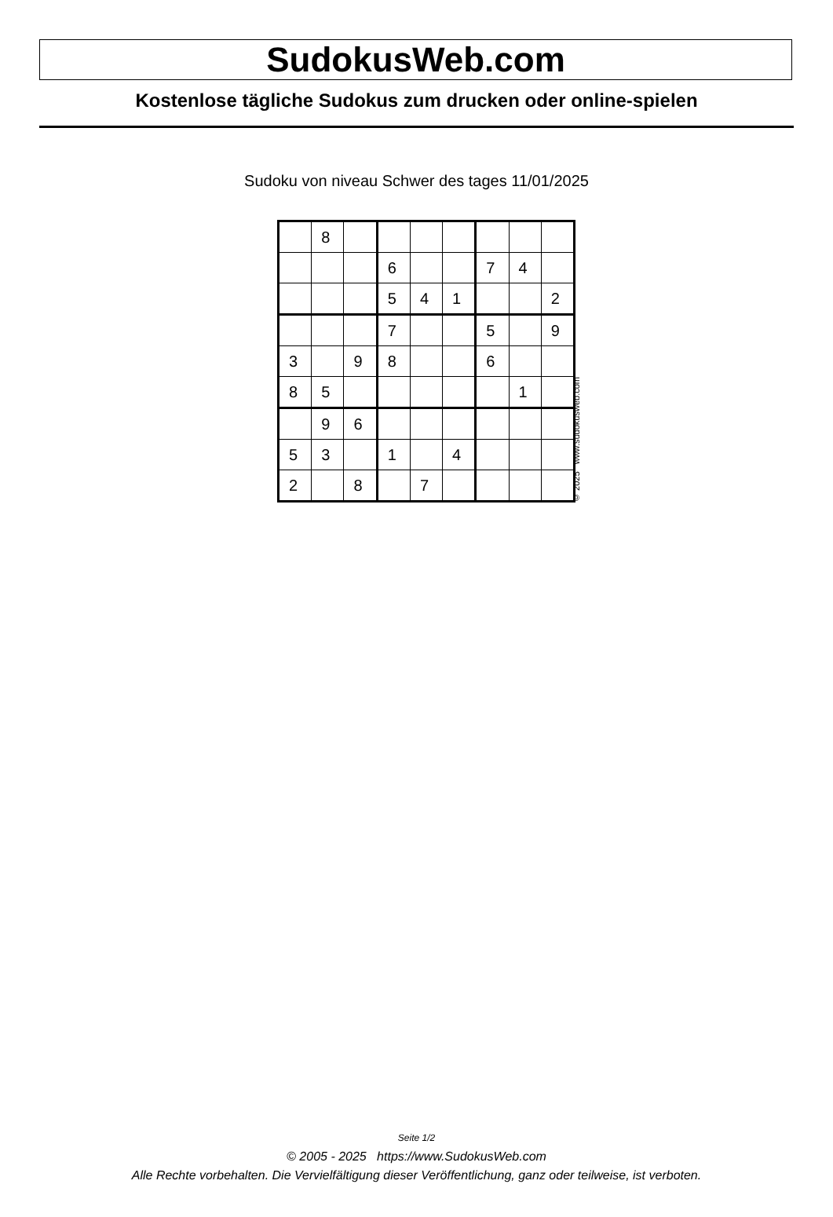SudokusWeb.com
Kostenlose tägliche Sudokus zum drucken oder online-spielen
Sudoku von niveau Schwer des tages 11/01/2025
| | 8 | | | | | | | |
| | | | 6 | | | 7 | 4 | |
| | | | 5 | 4 | 1 | | | 2 |
| | | | 7 | | | 5 | | 9 |
| 3 | | 9 | 8 | | | 6 | | |
| 8 | 5 | | | | | | 1 | |
| | 9 | 6 | | | | | | |
| 5 | 3 | | 1 | | 4 | | | |
| 2 | | 8 | | 7 | | | | |
© 2025 www.sudokusweb.com
Seite 1/2
© 2005 - 2025 https://www.SudokusWeb.com
Alle Rechte vorbehalten. Die Vervielfältigung dieser Veröffentlichung, ganz oder teilweise, ist verboten.